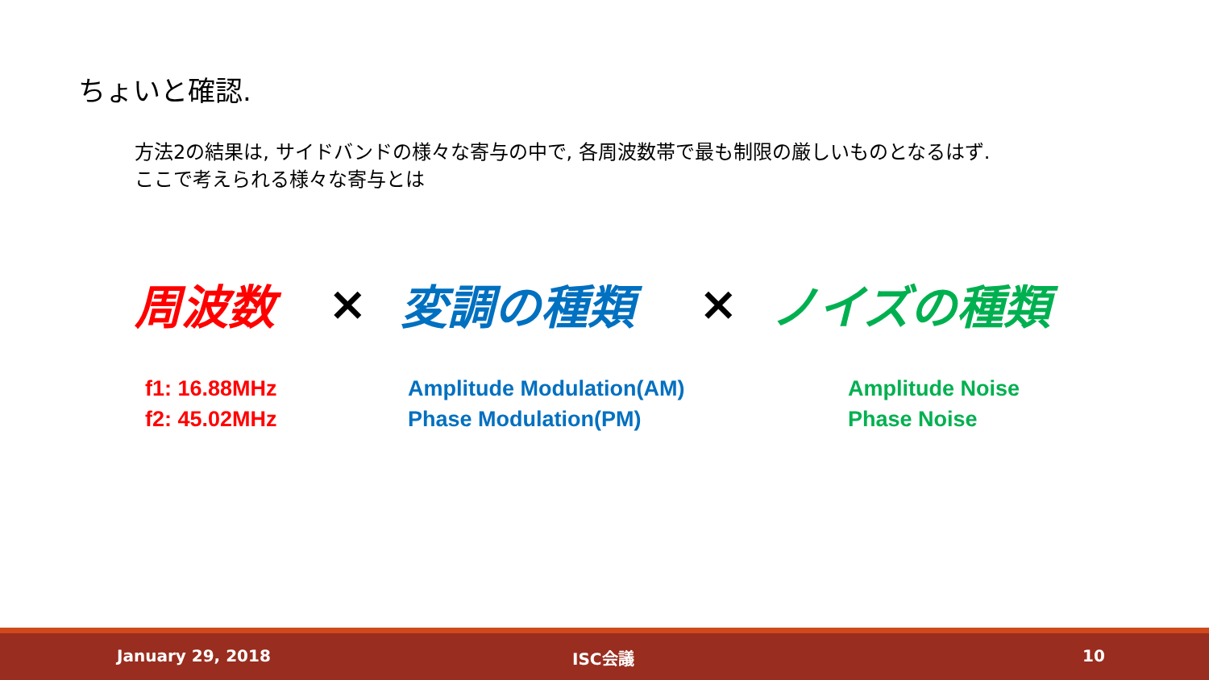ちょいと確認.
方法2の結果は, サイドバンドの様々な寄与の中で, 各周波数帯で最も制限の厳しいものとなるはず.
ここで考えられる様々な寄与とは
周波数 × 変調の種類 × ノイズの種類
f1: 16.88MHz
f2: 45.02MHz
Amplitude Modulation(AM)
Phase Modulation(PM)
Amplitude Noise
Phase Noise
January 29, 2018 ISC会議 10